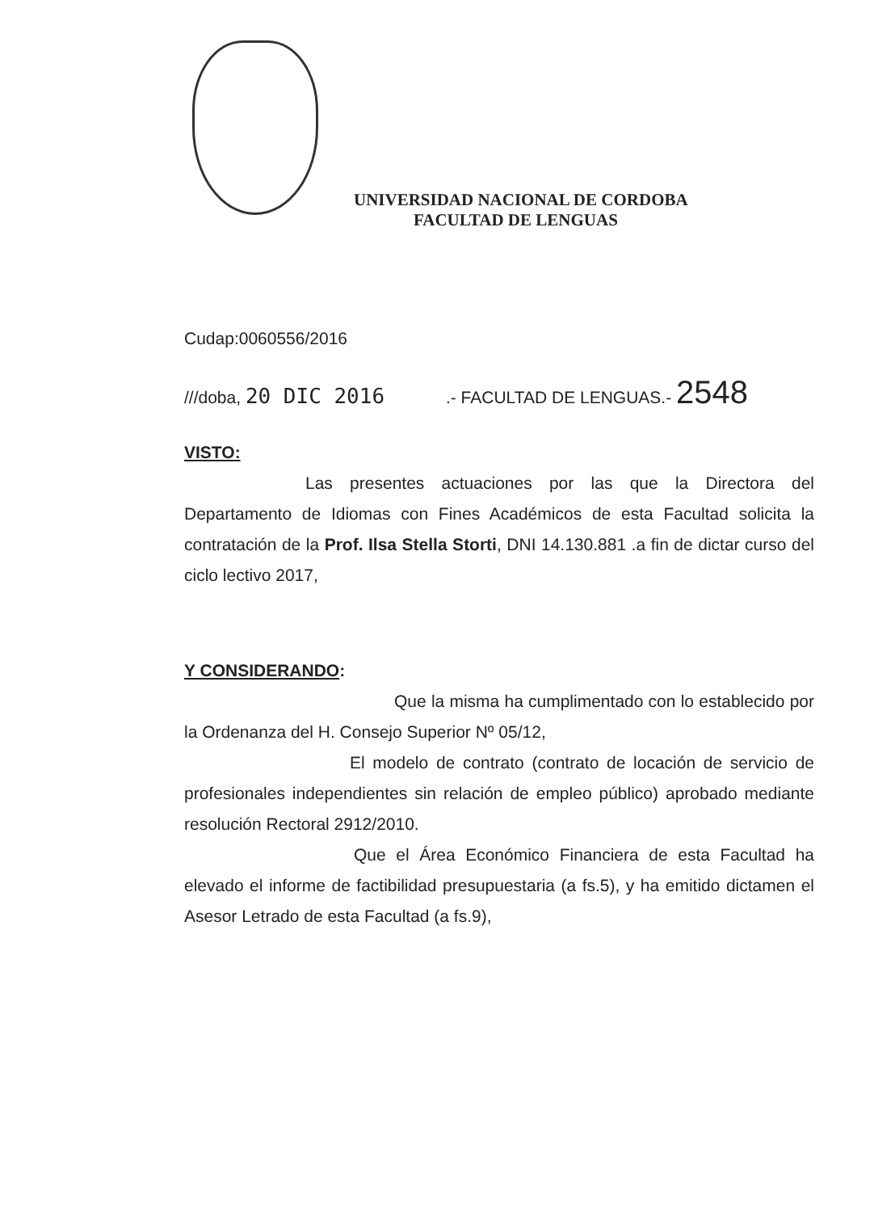UNIVERSIDAD NACIONAL DE CORDOBA
FACULTAD DE LENGUAS
Cudap:0060556/2016
///doba, 20 DIC 2016 .- FACULTAD DE LENGUAS.- 2548
VISTO:
Las presentes actuaciones por las que la Directora del Departamento de Idiomas con Fines Académicos de esta Facultad solicita la contratación de la Prof. Ilsa Stella Storti, DNI 14.130.881 .a fin de dictar curso del ciclo lectivo 2017,
Y CONSIDERANDO:
Que la misma ha cumplimentado con lo establecido por la Ordenanza del H. Consejo Superior Nº 05/12,
El modelo de contrato (contrato de locación de servicio de profesionales independientes sin relación de empleo público) aprobado mediante resolución Rectoral 2912/2010.
Que el Área Económico Financiera de esta Facultad ha elevado el informe de factibilidad presupuestaria (a fs.5), y ha emitido dictamen el Asesor Letrado de esta Facultad (a fs.9),